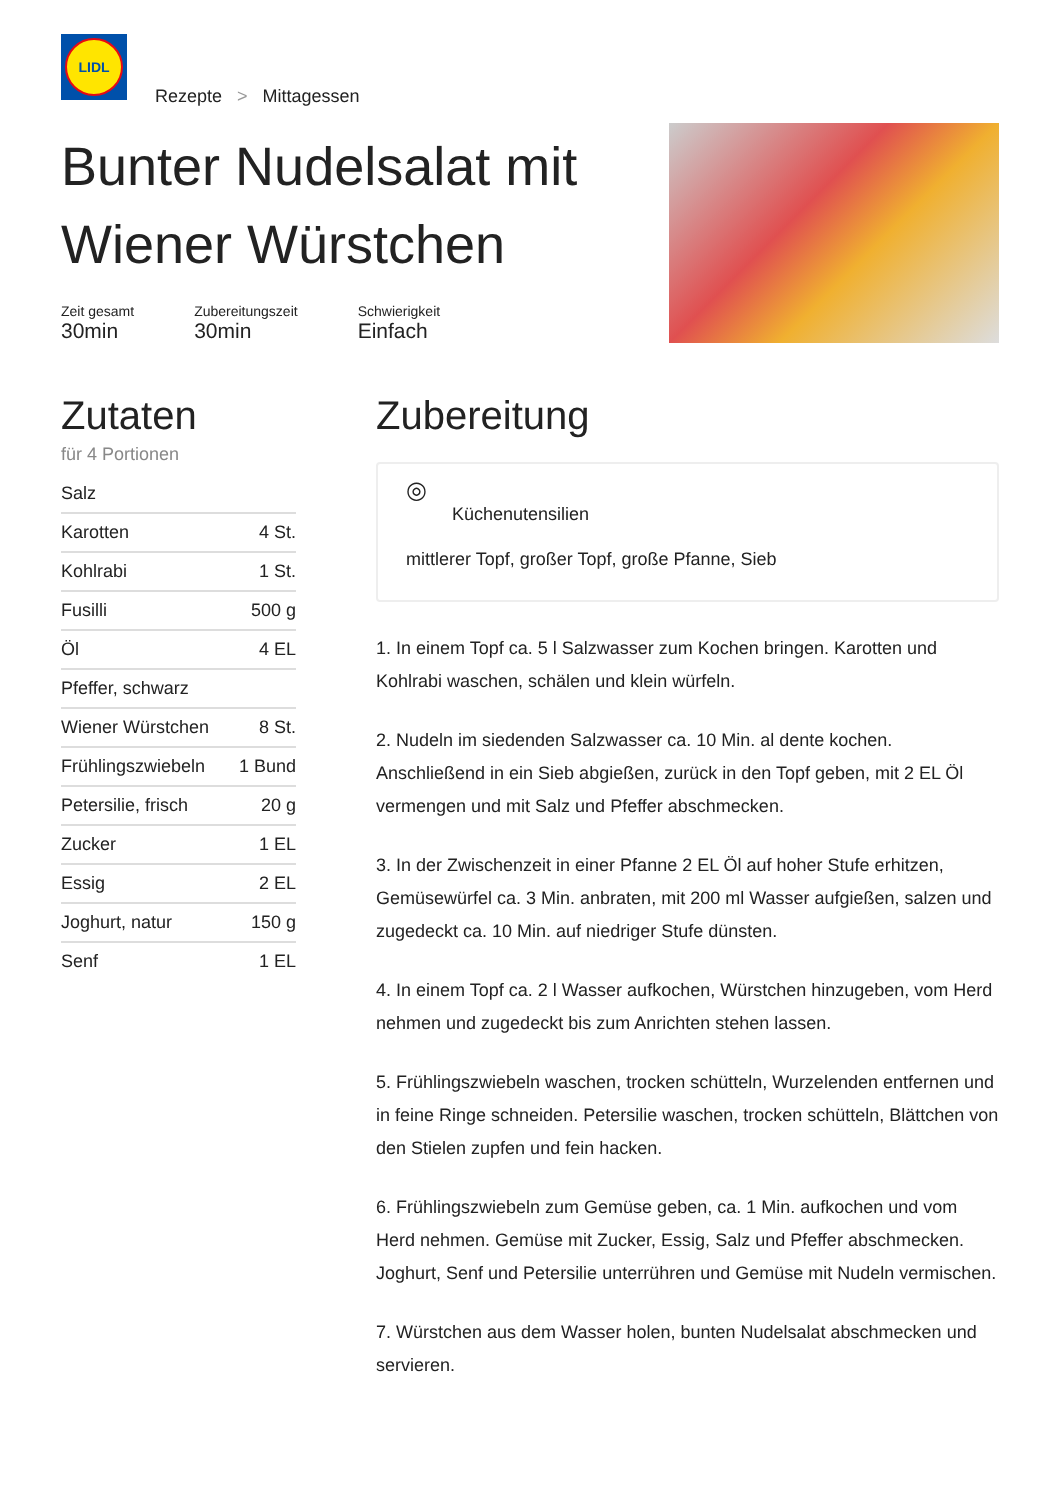LIDL
Rezepte > Mittagessen
Bunter Nudelsalat mit Wiener Würstchen
Zeit gesamt
30min
Zubereitungszeit
30min
Schwierigkeit
Einfach
Zutaten
für 4 Portionen
| Salz | |
| Karotten | 4 St. |
| Kohlrabi | 1 St. |
| Fusilli | 500 g |
| Öl | 4 EL |
| Pfeffer, schwarz | |
| Wiener Würstchen | 8 St. |
| Frühlingszwiebeln | 1 Bund |
| Petersilie, frisch | 20 g |
| Zucker | 1 EL |
| Essig | 2 EL |
| Joghurt, natur | 150 g |
| Senf | 1 EL |
Zubereitung
◎
Küchenutensilien
mittlerer Topf, großer Topf, große Pfanne, Sieb
1. In einem Topf ca. 5 l Salzwasser zum Kochen bringen. Karotten und Kohlrabi waschen, schälen und klein würfeln.
2. Nudeln im siedenden Salzwasser ca. 10 Min. al dente kochen. Anschließend in ein Sieb abgießen, zurück in den Topf geben, mit 2 EL Öl vermengen und mit Salz und Pfeffer abschmecken.
3. In der Zwischenzeit in einer Pfanne 2 EL Öl auf hoher Stufe erhitzen, Gemüsewürfel ca. 3 Min. anbraten, mit 200 ml Wasser aufgießen, salzen und zugedeckt ca. 10 Min. auf niedriger Stufe dünsten.
4. In einem Topf ca. 2 l Wasser aufkochen, Würstchen hinzugeben, vom Herd nehmen und zugedeckt bis zum Anrichten stehen lassen.
5. Frühlingszwiebeln waschen, trocken schütteln, Wurzelenden entfernen und in feine Ringe schneiden. Petersilie waschen, trocken schütteln, Blättchen von den Stielen zupfen und fein hacken.
6. Frühlingszwiebeln zum Gemüse geben, ca. 1 Min. aufkochen und vom Herd nehmen. Gemüse mit Zucker, Essig, Salz und Pfeffer abschmecken. Joghurt, Senf und Petersilie unterrühren und Gemüse mit Nudeln vermischen.
7. Würstchen aus dem Wasser holen, bunten Nudelsalat abschmecken und servieren.